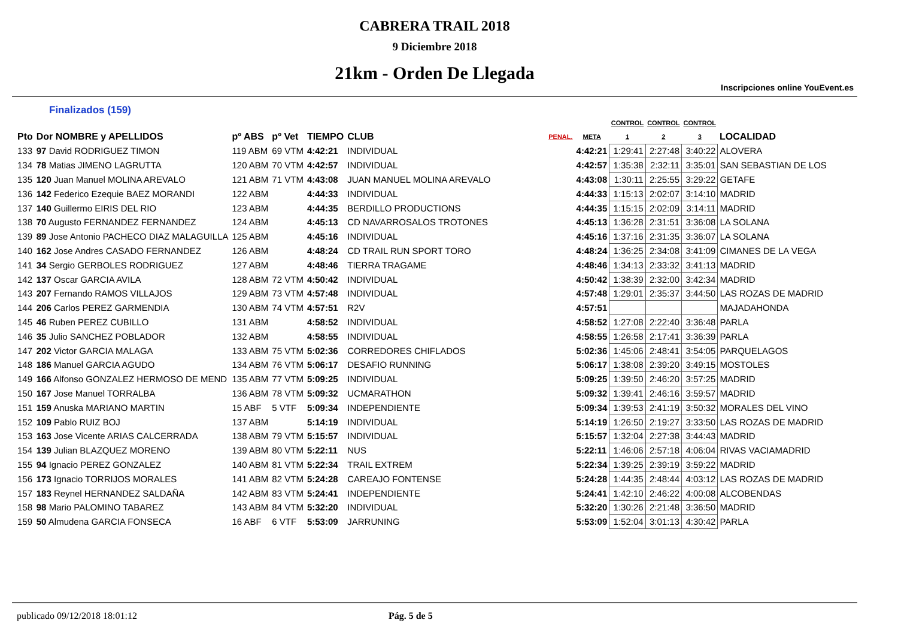CABRERA TRAIL 2018
9 Diciembre 2018
21km - Orden De Llegada
Inscripciones online YouEvent.es
Finalizados (159)
| | | | | | | | | CONTROL | CONTROL | CONTROL | |
| --- | --- | --- | --- | --- | --- | --- | --- | --- | --- | --- | --- |
| Pto | Dor NOMBRE y APELLIDOS | pº ABS | pº Vet | TIEMPO | CLUB | PENAL. | META | 1 | 2 | 3 | LOCALIDAD |
| 133 | 97 David RODRIGUEZ TIMON | 119 ABM | 69 VTM | 4:42:21 | INDIVIDUAL | | 4:42:21 | 1:29:41 | 2:27:48 | 3:40:22 | ALOVERA |
| 134 | 78 Matias JIMENO LAGRUTTA | 120 ABM | 70 VTM | 4:42:57 | INDIVIDUAL | | 4:42:57 | 1:35:38 | 2:32:11 | 3:35:01 | SAN SEBASTIAN DE LOS |
| 135 | 120 Juan Manuel MOLINA AREVALO | 121 ABM | 71 VTM | 4:43:08 | JUAN MANUEL MOLINA AREVALO | | 4:43:08 | 1:30:11 | 2:25:55 | 3:29:22 | GETAFE |
| 136 | 142 Federico Ezequie BAEZ MORANDI | 122 ABM | | 4:44:33 | INDIVIDUAL | | 4:44:33 | 1:15:13 | 2:02:07 | 3:14:10 | MADRID |
| 137 | 140 Guillermo EIRIS DEL RIO | 123 ABM | | 4:44:35 | BERDILLO PRODUCTIONS | | 4:44:35 | 1:15:15 | 2:02:09 | 3:14:11 | MADRID |
| 138 | 70 Augusto FERNANDEZ FERNANDEZ | 124 ABM | | 4:45:13 | CD NAVARROSALOS TROTONES | | 4:45:13 | 1:36:28 | 2:31:51 | 3:36:08 | LA SOLANA |
| 139 | 89 Jose Antonio PACHECO DIAZ MALAGUILLA | 125 ABM | | 4:45:16 | INDIVIDUAL | | 4:45:16 | 1:37:16 | 2:31:35 | 3:36:07 | LA SOLANA |
| 140 | 162 Jose Andres CASADO FERNANDEZ | 126 ABM | | 4:48:24 | CD TRAIL RUN SPORT TORO | | 4:48:24 | 1:36:25 | 2:34:08 | 3:41:09 | CIMANES DE LA VEGA |
| 141 | 34 Sergio GERBOLES RODRIGUEZ | 127 ABM | | 4:48:46 | TIERRA TRAGAME | | 4:48:46 | 1:34:13 | 2:33:32 | 3:41:13 | MADRID |
| 142 | 137 Oscar GARCIA AVILA | 128 ABM | 72 VTM | 4:50:42 | INDIVIDUAL | | 4:50:42 | 1:38:39 | 2:32:00 | 3:42:34 | MADRID |
| 143 | 207 Fernando RAMOS VILLAJOS | 129 ABM | 73 VTM | 4:57:48 | INDIVIDUAL | | 4:57:48 | 1:29:01 | 2:35:37 | 3:44:50 | LAS ROZAS DE MADRID |
| 144 | 206 Carlos PEREZ GARMENDIA | 130 ABM | 74 VTM | 4:57:51 | R2V | | 4:57:51 | | | | MAJADAHONDA |
| 145 | 46 Ruben PEREZ CUBILLO | 131 ABM | | 4:58:52 | INDIVIDUAL | | 4:58:52 | 1:27:08 | 2:22:40 | 3:36:48 | PARLA |
| 146 | 35 Julio SANCHEZ POBLADOR | 132 ABM | | 4:58:55 | INDIVIDUAL | | 4:58:55 | 1:26:58 | 2:17:41 | 3:36:39 | PARLA |
| 147 | 202 Victor GARCIA MALAGA | 133 ABM | 75 VTM | 5:02:36 | CORREDORES CHIFLADOS | | 5:02:36 | 1:45:06 | 2:48:41 | 3:54:05 | PARQUELAGOS |
| 148 | 186 Manuel GARCIA AGUDO | 134 ABM | 76 VTM | 5:06:17 | DESAFIO RUNNING | | 5:06:17 | 1:38:08 | 2:39:20 | 3:49:15 | MOSTOLES |
| 149 | 166 Alfonso GONZALEZ HERMOSO DE MEND | 135 ABM | 77 VTM | 5:09:25 | INDIVIDUAL | | 5:09:25 | 1:39:50 | 2:46:20 | 3:57:25 | MADRID |
| 150 | 167 Jose Manuel TORRALBA | 136 ABM | 78 VTM | 5:09:32 | UCMARATHON | | 5:09:32 | 1:39:41 | 2:46:16 | 3:59:57 | MADRID |
| 151 | 159 Anuska MARIANO MARTIN | 15 ABF | 5 VTF | 5:09:34 | INDEPENDIENTE | | 5:09:34 | 1:39:53 | 2:41:19 | 3:50:32 | MORALES DEL VINO |
| 152 | 109 Pablo RUIZ BOJ | 137 ABM | | 5:14:19 | INDIVIDUAL | | 5:14:19 | 1:26:50 | 2:19:27 | 3:33:50 | LAS ROZAS DE MADRID |
| 153 | 163 Jose Vicente ARIAS CALCERRADA | 138 ABM | 79 VTM | 5:15:57 | INDIVIDUAL | | 5:15:57 | 1:32:04 | 2:27:38 | 3:44:43 | MADRID |
| 154 | 139 Julian BLAZQUEZ MORENO | 139 ABM | 80 VTM | 5:22:11 | NUS | | 5:22:11 | 1:46:06 | 2:57:18 | 4:06:04 | RIVAS VACIAMADRID |
| 155 | 94 Ignacio PEREZ GONZALEZ | 140 ABM | 81 VTM | 5:22:34 | TRAIL EXTREM | | 5:22:34 | 1:39:25 | 2:39:19 | 3:59:22 | MADRID |
| 156 | 173 Ignacio TORRIJOS MORALES | 141 ABM | 82 VTM | 5:24:28 | CAREAJO FONTENSE | | 5:24:28 | 1:44:35 | 2:48:44 | 4:03:12 | LAS ROZAS DE MADRID |
| 157 | 183 Reynel HERNANDEZ SALDAÑA | 142 ABM | 83 VTM | 5:24:41 | INDEPENDIENTE | | 5:24:41 | 1:42:10 | 2:46:22 | 4:00:08 | ALCOBENDAS |
| 158 | 98 Mario PALOMINO TABAREZ | 143 ABM | 84 VTM | 5:32:20 | INDIVIDUAL | | 5:32:20 | 1:30:26 | 2:21:48 | 3:36:50 | MADRID |
| 159 | 50 Almudena GARCIA FONSECA | 16 ABF | 6 VTF | 5:53:09 | JARRUNING | | 5:53:09 | 1:52:04 | 3:01:13 | 4:30:42 | PARLA |
publicado 09/12/2018 18:01:12 Pág. 5 de 5